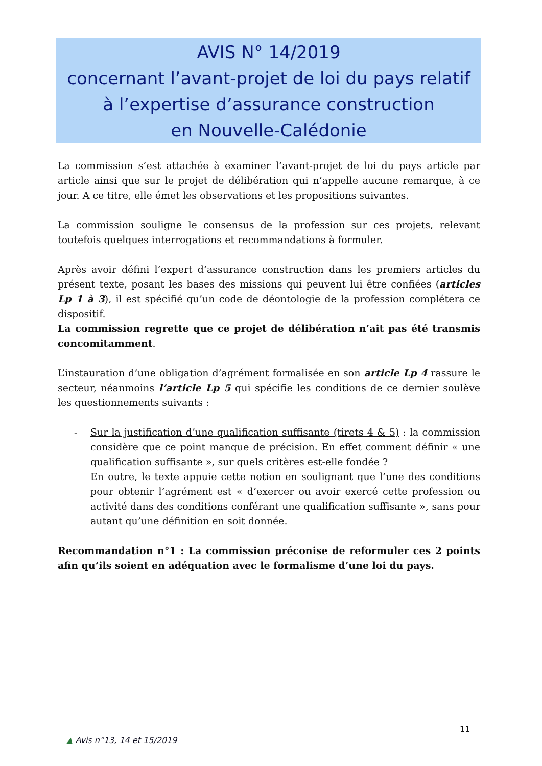AVIS N° 14/2019
concernant l’avant-projet de loi du pays relatif
à l’expertise d’assurance construction
en Nouvelle-Calédonie
La commission s’est attachée à examiner l’avant-projet de loi du pays article par article ainsi que sur le projet de délibération qui n’appelle aucune remarque, à ce jour. A ce titre, elle émet les observations et les propositions suivantes.
La commission souligne le consensus de la profession sur ces projets, relevant toutefois quelques interrogations et recommandations à formuler.
Après avoir défini l’expert d’assurance construction dans les premiers articles du présent texte, posant les bases des missions qui peuvent lui être confiées (articles Lp 1 à 3), il est spécifié qu’un code de déontologie de la profession complétera ce dispositif.
La commission regrette que ce projet de délibération n’ait pas été transmis concomitamment.
L’instauration d’une obligation d’agrément formalisée en son article Lp 4 rassure le secteur, néanmoins l’article Lp 5 qui spécifie les conditions de ce dernier soulève les questionnements suivants :
-
Sur la justification d’une qualification suffisante (tirets 4 & 5) : la commission considère que ce point manque de précision. En effet comment définir « une qualification suffisante », sur quels critères est-elle fondée ?
En outre, le texte appuie cette notion en soulignant que l’une des conditions pour obtenir l’agrément est « d’exercer ou avoir exercé cette profession ou activité dans des conditions conférant une qualification suffisante », sans pour autant qu’une définition en soit donnée.
Recommandation n°1 : La commission préconise de reformuler ces 2 points afin qu’ils soient en adéquation avec le formalisme d’une loi du pays.
11
▲ Avis n°13, 14 et 15/2019